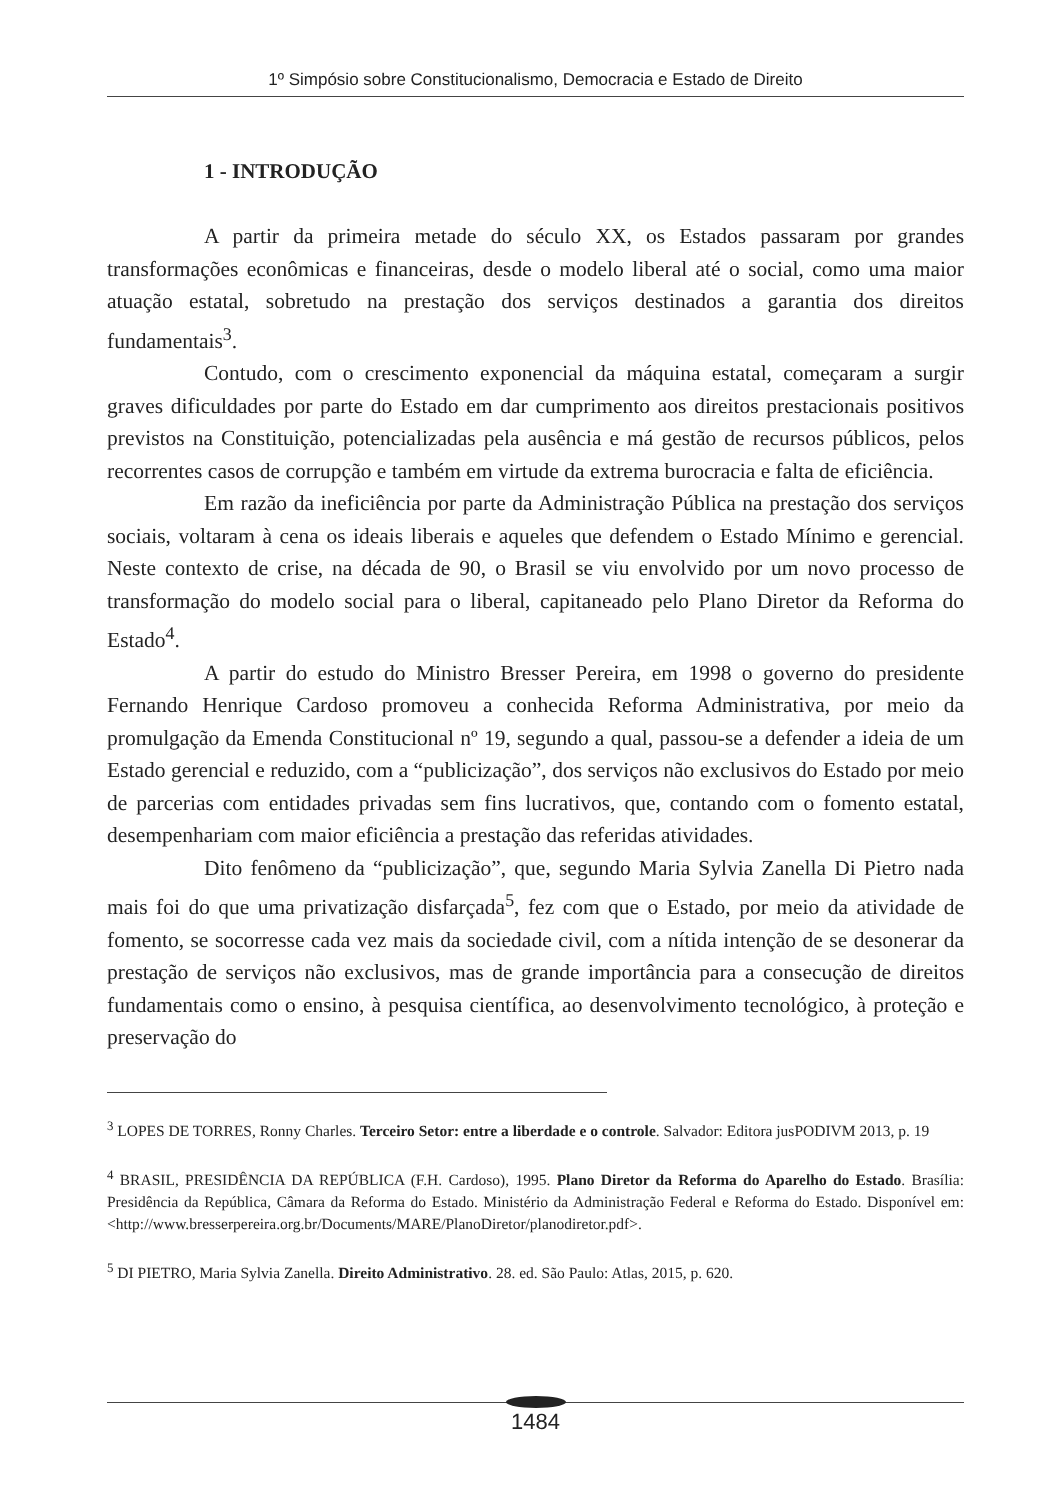1º Simpósio sobre Constitucionalismo, Democracia e Estado de Direito
1 - INTRODUÇÃO
A partir da primeira metade do século XX, os Estados passaram por grandes transformações econômicas e financeiras, desde o modelo liberal até o social, como uma maior atuação estatal, sobretudo na prestação dos serviços destinados a garantia dos direitos fundamentais<sup>3</sup>.
Contudo, com o crescimento exponencial da máquina estatal, começaram a surgir graves dificuldades por parte do Estado em dar cumprimento aos direitos prestacionais positivos previstos na Constituição, potencializadas pela ausência e má gestão de recursos públicos, pelos recorrentes casos de corrupção e também em virtude da extrema burocracia e falta de eficiência.
Em razão da ineficiência por parte da Administração Pública na prestação dos serviços sociais, voltaram à cena os ideais liberais e aqueles que defendem o Estado Mínimo e gerencial. Neste contexto de crise, na década de 90, o Brasil se viu envolvido por um novo processo de transformação do modelo social para o liberal, capitaneado pelo Plano Diretor da Reforma do Estado<sup>4</sup>.
A partir do estudo do Ministro Bresser Pereira, em 1998 o governo do presidente Fernando Henrique Cardoso promoveu a conhecida Reforma Administrativa, por meio da promulgação da Emenda Constitucional nº 19, segundo a qual, passou-se a defender a ideia de um Estado gerencial e reduzido, com a “publicização”, dos serviços não exclusivos do Estado por meio de parcerias com entidades privadas sem fins lucrativos, que, contando com o fomento estatal, desempenhariam com maior eficiência a prestação das referidas atividades.
Dito fenômeno da “publicização”, que, segundo Maria Sylvia Zanella Di Pietro nada mais foi do que uma privatização disfarçada<sup>5</sup>, fez com que o Estado, por meio da atividade de fomento, se socorresse cada vez mais da sociedade civil, com a nítida intenção de se desonerar da prestação de serviços não exclusivos, mas de grande importância para a consecução de direitos fundamentais como o ensino, à pesquisa científica, ao desenvolvimento tecnológico, à proteção e preservação do
<sup>3</sup> LOPES DE TORRES, Ronny Charles. Terceiro Setor: entre a liberdade e o controle. Salvador: Editora jusPODIVM 2013, p. 19
<sup>4</sup> BRASIL, PRESIDÊNCIA DA REPÚBLICA (F.H. Cardoso), 1995. Plano Diretor da Reforma do Aparelho do Estado. Brasília: Presidência da República, Câmara da Reforma do Estado. Ministério da Administração Federal e Reforma do Estado. Disponível em:<http://www.bresserpereira.org.br/Documents/MARE/PlanoDiretor/planodiretor.pdf>.
<sup>5</sup> DI PIETRO, Maria Sylvia Zanella. Direito Administrativo. 28. ed. São Paulo: Atlas, 2015, p. 620.
1484